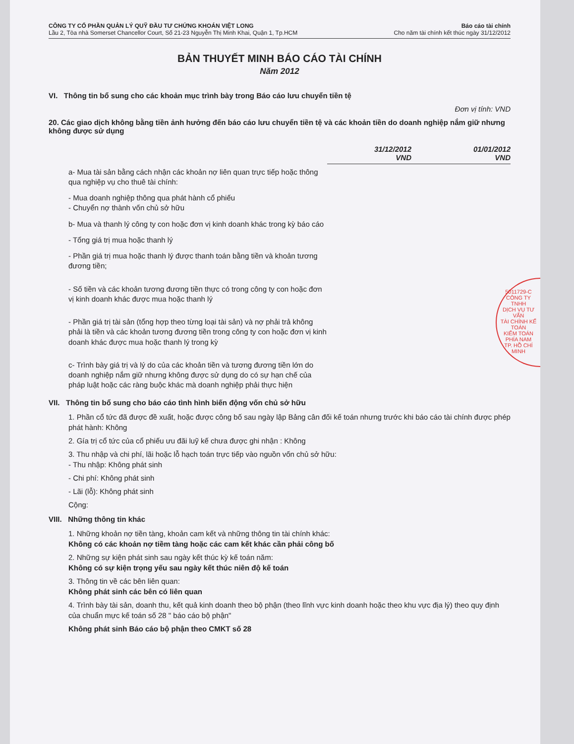CÔNG TY CỔ PHẦN QUẢN LÝ QUỸ ĐẦU TƯ CHỨNG KHOÁN VIỆT LONG
Lầu 2, Tòa nhà Somerset Chancellor Court, Số 21-23 Nguyễn Thị Minh Khai, Quận 1, Tp.HCM
Báo cáo tài chính
Cho năm tài chính kết thúc ngày 31/12/2012
BẢN THUYẾT MINH BÁO CÁO TÀI CHÍNH
Năm 2012
VI. Thông tin bổ sung cho các khoản mục trình bày trong Báo cáo lưu chuyển tiền tệ
Đơn vị tính: VND
20. Các giao dịch không bằng tiền ảnh hưởng đến báo cáo lưu chuyển tiền tệ và các khoản tiền do doanh nghiệp nắm giữ nhưng không được sử dụng
| | 31/12/2012 VND | 01/01/2012 VND |
| --- | --- | --- |
| a- Mua tài sản bằng cách nhận các khoản nợ liên quan trực tiếp hoặc thông qua nghiệp vụ cho thuê tài chính: | | |
| - Mua doanh nghiệp thông qua phát hành cổ phiếu - Chuyển nợ thành vốn chủ sở hữu | | |
| b- Mua và thanh lý công ty con hoặc đơn vị kinh doanh khác trong kỳ báo cáo | | |
| - Tổng giá trị mua hoặc thanh lý | | |
| - Phần giá trị mua hoặc thanh lý được thanh toán bằng tiền và khoản tương đương tiền; | | |
| - Số tiền và các khoản tương đương tiền thực có trong công ty con hoặc đơn vị kinh doanh khác được mua hoặc thanh lý | | |
| - Phần giá trị tài sản (tổng hợp theo từng loại tài sản) và nợ phải trả không phải là tiền và các khoản tương đương tiền trong công ty con hoặc đơn vị kinh doanh khác được mua hoặc thanh lý trong kỳ | | |
| c- Trình bày giá trị và lý do của các khoản tiền và tương đương tiền lớn do doanh nghiệp nắm giữ nhưng không được sử dụng do có sự hạn chế của pháp luật hoặc các ràng buộc khác mà doanh nghiệp phải thực hiện | | |
5011729-C
CÔNG TY
TNHH
DỊCH VỤ TƯ VẤN
TÀI CHÍNH KẾ TOÁN
KIỂM TOÁN
PHÍA NAM
TP. HỒ CHÍ MINH
VII. Thông tin bổ sung cho báo cáo tình hình biến động vốn chủ sở hữu
1. Phần cổ tức đã được đề xuất, hoặc được công bố sau ngày lập Bảng cân đối kế toán nhưng trước khi báo cáo tài chính được phép phát hành: Không
2. Gía trị cổ tức của cổ phiếu ưu đãi luỹ kế chưa được ghi nhận : Không
3. Thu nhập và chi phí, lãi hoặc lỗ hạch toán trực tiếp vào nguồn vốn chủ sở hữu:
- Thu nhập: Không phát sinh
- Chi phí: Không phát sinh
- Lãi (lỗ): Không phát sinh
Cộng:
VIII. Những thông tin khác
1. Những khoản nợ tiền tàng, khoản cam kết và những thông tin tài chính khác:
Không có các khoản nợ tiềm tàng hoặc các cam kết khác cần phải công bố
2. Những sự kiện phát sinh sau ngày kết thúc kỳ kế toán năm:
Không có sự kiện trọng yếu sau ngày kết thúc niên độ kế toán
3. Thông tin về các bên liên quan:
Không phát sinh các bên có liên quan
4. Trình bày tài sản, doanh thu, kết quả kinh doanh theo bộ phận (theo lĩnh vực kinh doanh hoặc theo khu vực địa lý) theo quy định của chuẩn mực kế toán số 28 " báo cáo bộ phận"
Không phát sinh Báo cáo bộ phận theo CMKT số 28